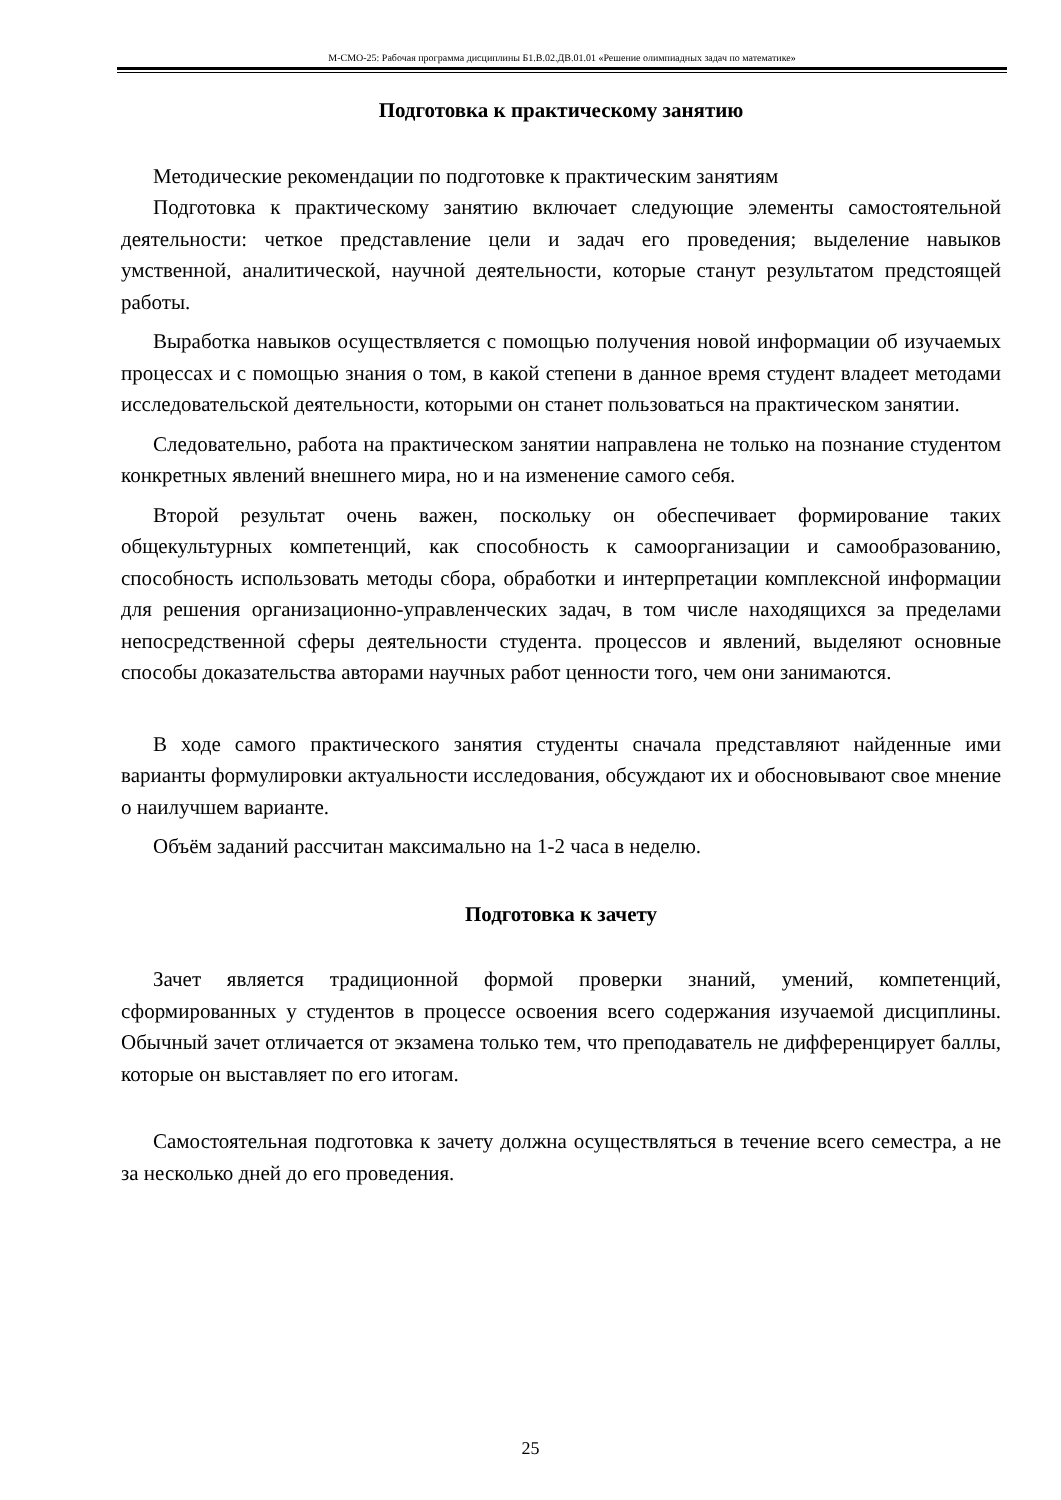М-СМО-25: Рабочая программа дисциплины Б1.В.02.ДВ.01.01 «Решение олимпиадных задач по математике»
Подготовка к практическому занятию
Методические рекомендации по подготовке к практическим занятиям
Подготовка к практическому занятию включает следующие элементы самостоятельной деятельности: четкое представление цели и задач его проведения; выделение навыков умственной, аналитической, научной деятельности, которые станут результатом предстоящей работы.
Выработка навыков осуществляется с помощью получения новой информации об изучаемых процессах и с помощью знания о том, в какой степени в данное время студент владеет методами исследовательской деятельности, которыми он станет пользоваться на практическом занятии.
Следовательно, работа на практическом занятии направлена не только на познание студентом конкретных явлений внешнего мира, но и на изменение самого себя.
Второй результат очень важен, поскольку он обеспечивает формирование таких общекультурных компетенций, как способность к самоорганизации и самообразованию, способность использовать методы сбора, обработки и интерпретации комплексной информации для решения организационно-управленческих задач, в том числе находящихся за пределами непосредственной сферы деятельности студента. процессов и явлений, выделяют основные способы доказательства авторами научных работ ценности того, чем они занимаются.
В ходе самого практического занятия студенты сначала представляют найденные ими варианты формулировки актуальности исследования, обсуждают их и обосновывают свое мнение о наилучшем варианте.
Объём заданий рассчитан максимально на 1-2 часа в неделю.
Подготовка к зачету
Зачет является традиционной формой проверки знаний, умений, компетенций, сформированных у студентов в процессе освоения всего содержания изучаемой дисциплины. Обычный зачет отличается от экзамена только тем, что преподаватель не дифференцирует баллы, которые он выставляет по его итогам.
Самостоятельная подготовка к зачету должна осуществляться в течение всего семестра, а не за несколько дней до его проведения.
25